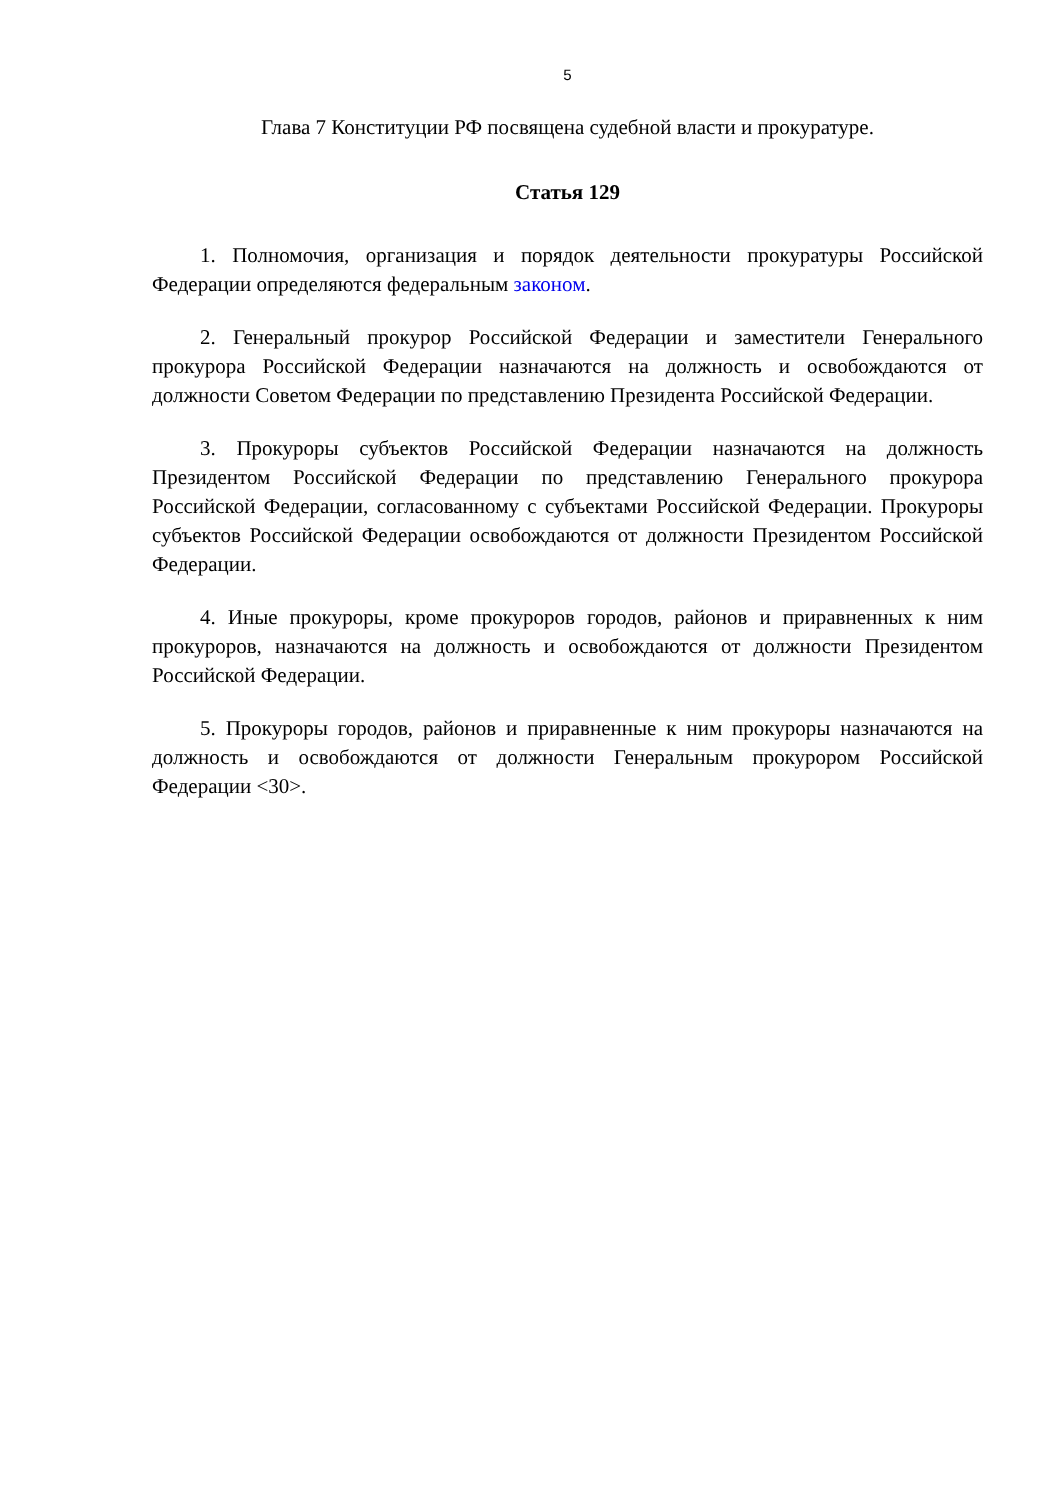5
Глава 7 Конституции РФ посвящена судебной власти и прокуратуре.
Статья 129
1. Полномочия, организация и порядок деятельности прокуратуры Российской Федерации определяются федеральным законом.
2. Генеральный прокурор Российской Федерации и заместители Генерального прокурора Российской Федерации назначаются на должность и освобождаются от должности Советом Федерации по представлению Президента Российской Федерации.
3. Прокуроры субъектов Российской Федерации назначаются на должность Президентом Российской Федерации по представлению Генерального прокурора Российской Федерации, согласованному с субъектами Российской Федерации. Прокуроры субъектов Российской Федерации освобождаются от должности Президентом Российской Федерации.
4. Иные прокуроры, кроме прокуроров городов, районов и приравненных к ним прокуроров, назначаются на должность и освобождаются от должности Президентом Российской Федерации.
5. Прокуроры городов, районов и приравненные к ним прокуроры назначаются на должность и освобождаются от должности Генеральным прокурором Российской Федерации <30>.